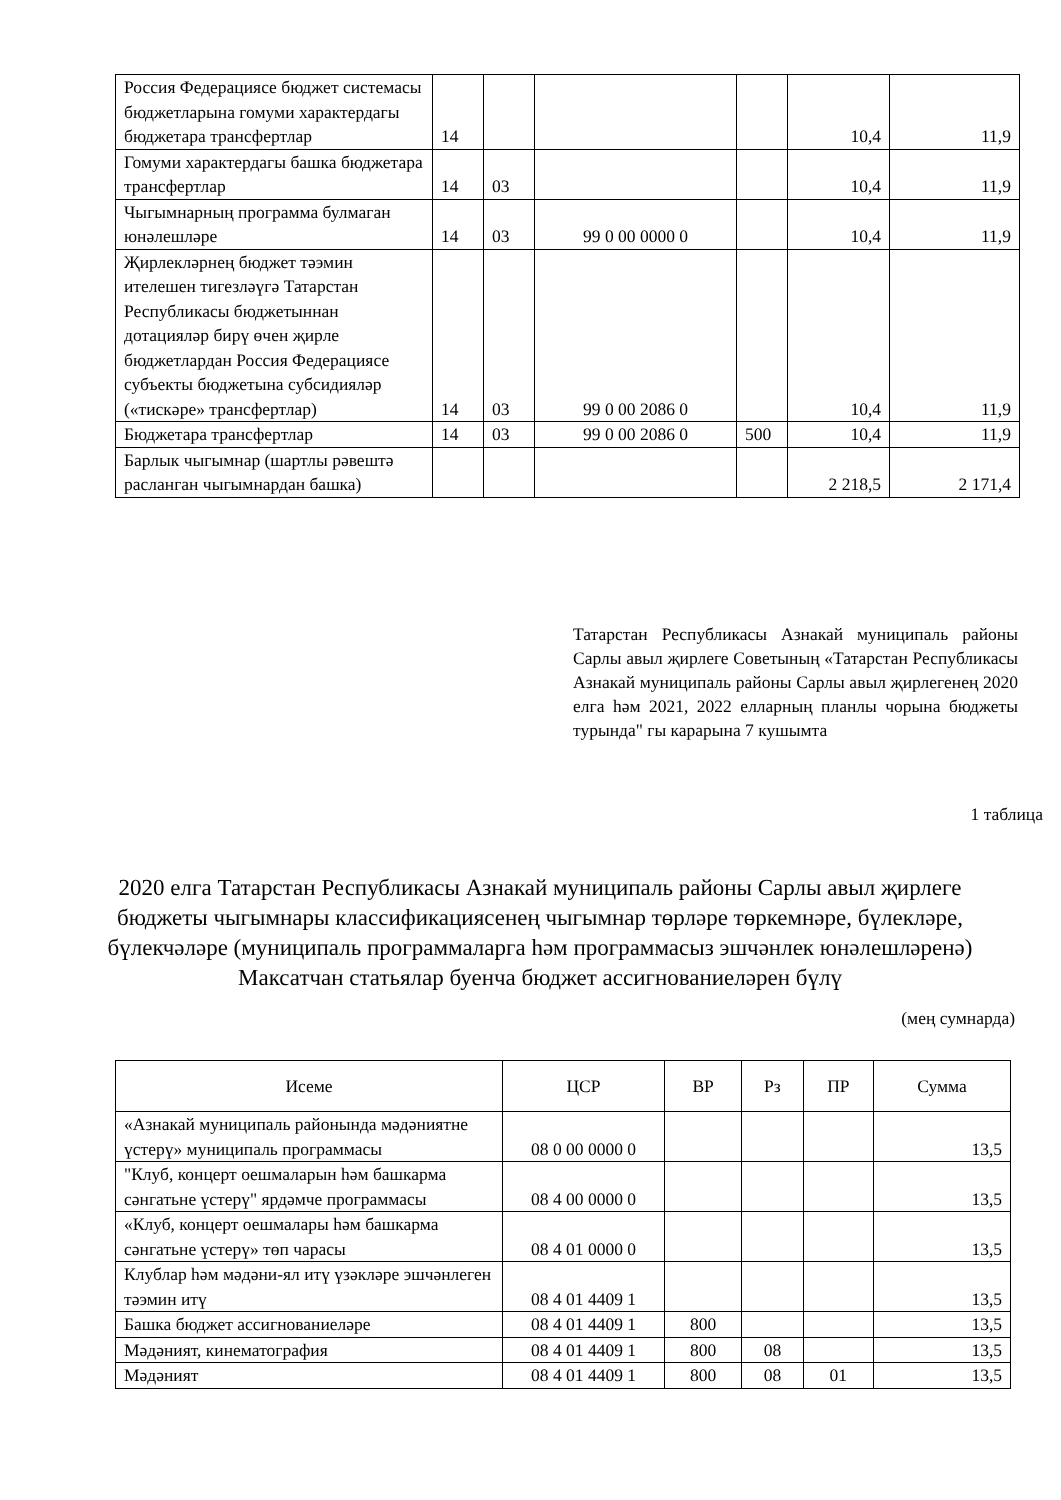| Россия Федерациясе бюджет системасы бюджетларына гомуми характердагы бюджетара трансфертлар | 14 | | | | 10,4 | 11,9 |
| Гомуми характердагы башка бюджетара трансфертлар | 14 | 03 | | | 10,4 | 11,9 |
| Чыгымнарның программа булмаган юнәлешләре | 14 | 03 | 99 0 00 0000 0 | | 10,4 | 11,9 |
| Җирлекләрнең бюджет тәэмин ителешен тигезләүгә Татарстан Республикасы бюджетыннан дотацияләр бирү өчен җирле бюджетлардан Россия Федерациясе субъекты бюджетына субсидияләр («тискәре» трансфертлар) | 14 | 03 | 99 0 00 2086 0 | | 10,4 | 11,9 |
| Бюджетара трансфертлар | 14 | 03 | 99 0 00 2086 0 | 500 | 10,4 | 11,9 |
| Барлык чыгымнар (шартлы рәвештә расланган чыгымнардан башка) | | | | | 2 218,5 | 2 171,4 |
Татарстан Республикасы Азнакай муниципаль районы Сарлы авыл җирлеге Советының «Татарстан Республикасы Азнакай муниципаль районы Сарлы авыл җирлегенең 2020 елга һәм 2021, 2022 елларның планлы чорына бюджеты турында" гы карарына 7 кушымта
1 таблица
2020 елга Татарстан Республикасы Азнакай муниципаль районы Сарлы авыл җирлеге бюджеты чыгымнары классификациясенең чыгымнар төрләре төркемнәре, бүлекләре, бүлекчәләре (муниципаль программаларга һәм программасыз эшчәнлек юнәлешләренә) Максатчан статьялар буенча бюджет ассигнованиеләрен бүлү
(мең сумнарда)
| Исеме | ЦСР | ВР | Рз | ПР | Сумма |
| --- | --- | --- | --- | --- | --- |
| «Азнакай муниципаль районында мәдәниятне үстерү» муниципаль программасы | 08 0 00 0000 0 | | | | 13,5 |
| "Клуб, концерт оешмаларын һәм башкарма сәнгатьне үстерү" ярдәмче программасы | 08 4 00 0000 0 | | | | 13,5 |
| «Клуб, концерт оешмалары һәм башкарма сәнгатьне үстерү» төп чарасы | 08 4 01 0000 0 | | | | 13,5 |
| Клублар һәм мәдәни-ял итү үзәкләре эшчәнлеген тәэмин итү | 08 4 01 4409 1 | | | | 13,5 |
| Башка бюджет ассигнованиеләре | 08 4 01 4409 1 | 800 | | | 13,5 |
| Мәдәният, кинематография | 08 4 01 4409 1 | 800 | 08 | | 13,5 |
| Мәдәният | 08 4 01 4409 1 | 800 | 08 | 01 | 13,5 |